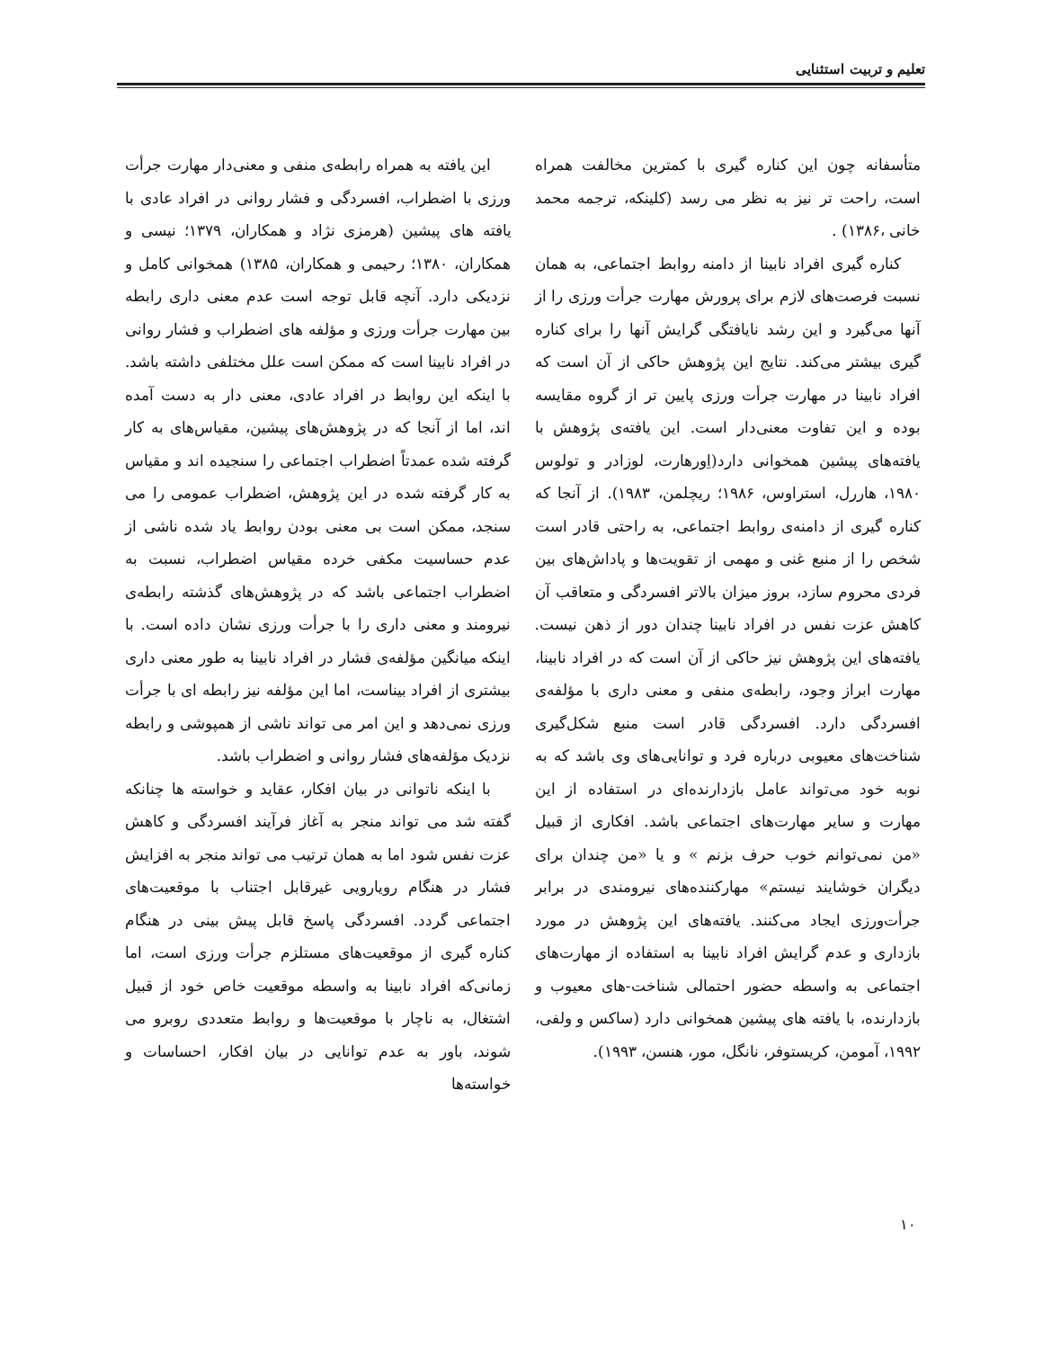تعلیم و تربیت استثنایی
متأسفانه چون این کناره گیری با کمترین مخالفت همراه است، راحت تر نیز به نظر می رسد (کلینکه، ترجمه محمد خانی ،۱۳۸۶) .
کناره گیری افراد نابینا از دامنه روابط اجتماعی، به همان نسبت فرصت‌های لازم برای پرورش مهارت جرأت ورزی را از آنها می‌گیرد و این رشد نایافتگی گرایش آنها را برای کناره گیری بیشتر می‌کند. نتایج این پژوهش حاکی از آن است که افراد نابینا در مهارت جرأت ورزی پایین تر از گروه مقایسه بوده و این تفاوت معنی‌دار است. این یافته‌ی پژوهش با یافته‌های پیشین همخوانی دارد(اِورهارت، لوزادر و تولوس ۱۹۸۰، هاررل، استراوس، ۱۹۸۶؛ ریچلمن، ۱۹۸۳). از آنجا که کناره گیری از دامنه‌ی روابط اجتماعی، به راحتی قادر است شخص را از منبع غنی و مهمی از تقویت‌ها و پاداش‌های بین فردی محروم سازد، بروز میزان بالاتر افسردگی و متعاقب آن کاهش عزت نفس در افراد نابینا چندان دور از ذهن نیست. یافته‌های این پژوهش نیز حاکی از آن است که در افراد نابینا، مهارت ابراز وجود، رابطه‌ی منفی و معنی داری با مؤلفه‌ی افسردگی دارد. افسردگی قادر است منبع شکل‌گیری شناخت‌های معیوبی درباره فرد و توانایی‌های وی باشد که به نوبه خود می‌تواند عامل بازدارنده‌ای در استفاده از این مهارت و سایر مهارت‌های اجتماعی باشد. افکاری از قبیل «من نمی‌توانم خوب حرف بزنم » و یا «من چندان برای دیگران خوشایند نیستم» مهارکننده‌های نیرومندی در برابر جرأت‌ورزی ایجاد می‌کنند. یافته‌های این پژوهش در مورد بازداری و عدم گرایش افراد نابینا به استفاده از مهارت‌های اجتماعی به واسطه حضور احتمالی شناخت-های معیوب و بازدارنده، با یافته های پیشین همخوانی دارد (ساکس و ولفی، ۱۹۹۲، آمومن، کریستوفر، نانگل، مور، هنسن، ۱۹۹۳).
این یافته به همراه رابطه‌ی منفی و معنی‌دار مهارت جرأت ورزی با اضطراب، افسردگی و فشار روانی در افراد عادی با یافته های پیشین (هرمزی نژاد و همکاران، ۱۳۷۹؛ نیسی و همکاران، ۱۳۸۰؛ رحیمی و همکاران، ۱۳۸۵) همخوانی کامل و نزدیکی دارد. آنچه قابل توجه است عدم معنی داری رابطه بین مهارت جرأت ورزی و مؤلفه های اضطراب و فشار روانی در افراد نابینا است که ممکن است علل مختلفی داشته باشد. با اینکه این روابط در افراد عادی، معنی دار به دست آمده اند، اما از آنجا که در پژوهش‌های پیشین، مقیاس‌های به کار گرفته شده عمدتاً اضطراب اجتماعی را سنجیده اند و مقیاس به کار گرفته شده در این پژوهش، اضطراب عمومی را می سنجد، ممکن است بی معنی بودن روابط یاد شده ناشی از عدم حساسیت مکفی خرده مقیاس اضطراب، نسبت به اضطراب اجتماعی باشد که در پژوهش‌های گذشته رابطه‌ی نیرومند و معنی داری را با جرأت ورزی نشان داده است. با اینکه میانگین مؤلفه‌ی فشار در افراد نابینا به طور معنی داری بیشتری از افراد بیناست، اما این مؤلفه نیز رابطه ای با جرأت ورزی نمی‌دهد و این امر می تواند ناشی از همپوشی و رابطه نزدیک مؤلفه‌های فشار روانی و اضطراب باشد.
با اینکه ناتوانی در بیان افکار، عقاید و خواسته ها چنانکه گفته شد می تواند منجر به آغاز فرآیند افسردگی و کاهش عزت نفس شود اما به همان ترتیب می تواند منجر به افزایش فشار در هنگام رویارویی غیرقابل اجتناب با موقعیت‌های اجتماعی گردد. افسردگی پاسخ قابل پیش بینی در هنگام کناره گیری از موقعیت‌های مستلزم جرأت ورزی است، اما زمانی‌که افراد نابینا به واسطه موقعیت خاص خود از قبیل اشتغال، به ناچار با موقعیت‌ها و روابط متعددی روبرو می شوند، باور به عدم توانایی در بیان افکار، احساسات و خواسته‌ها
۱۰